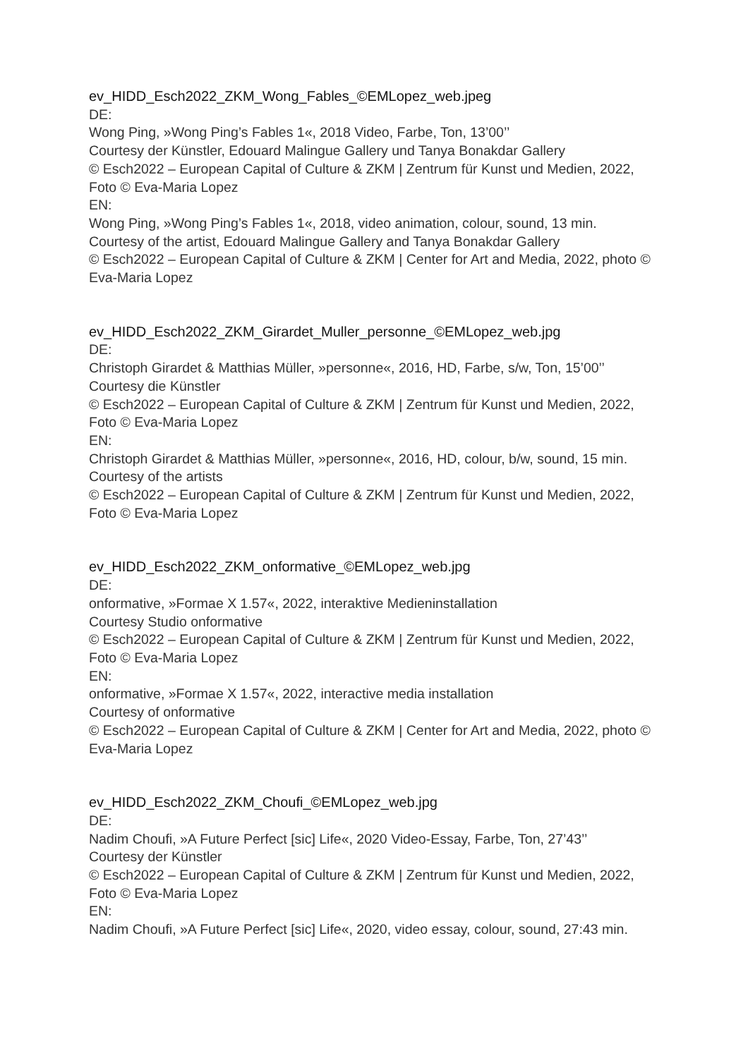ev_HIDD_Esch2022_ZKM_Wong_Fables_©EMLopez_web.jpeg
DE:
Wong Ping, »Wong Ping’s Fables 1«, 2018 Video, Farbe, Ton, 13’00’’
Courtesy der Künstler, Edouard Malingue Gallery und Tanya Bonakdar Gallery
© Esch2022 – European Capital of Culture & ZKM | Zentrum für Kunst und Medien, 2022, Foto © Eva-Maria Lopez
EN:
Wong Ping, »Wong Ping’s Fables 1«, 2018, video animation, colour, sound, 13 min.
Courtesy of the artist, Edouard Malingue Gallery and Tanya Bonakdar Gallery
© Esch2022 – European Capital of Culture & ZKM | Center for Art and Media, 2022, photo © Eva-Maria Lopez
ev_HIDD_Esch2022_ZKM_Girardet_Muller_personne_©EMLopez_web.jpg
DE:
Christoph Girardet & Matthias Müller, »personne«, 2016, HD, Farbe, s/w, Ton, 15’00’’
Courtesy die Künstler
© Esch2022 – European Capital of Culture & ZKM | Zentrum für Kunst und Medien, 2022, Foto © Eva-Maria Lopez
EN:
Christoph Girardet & Matthias Müller, »personne«, 2016, HD, colour, b/w, sound, 15 min.
Courtesy of the artists
© Esch2022 – European Capital of Culture & ZKM | Zentrum für Kunst und Medien, 2022, Foto © Eva-Maria Lopez
ev_HIDD_Esch2022_ZKM_onformative_©EMLopez_web.jpg
DE:
onformative, »Formae X 1.57«, 2022, interaktive Medieninstallation
Courtesy Studio onformative
© Esch2022 – European Capital of Culture & ZKM | Zentrum für Kunst und Medien, 2022, Foto © Eva-Maria Lopez
EN:
onformative, »Formae X 1.57«, 2022, interactive media installation
Courtesy of onformative
© Esch2022 – European Capital of Culture & ZKM | Center for Art and Media, 2022, photo © Eva-Maria Lopez
ev_HIDD_Esch2022_ZKM_Choufi_©EMLopez_web.jpg
DE:
Nadim Choufi, »A Future Perfect [sic] Life«, 2020 Video-Essay, Farbe, Ton, 27’43’’
Courtesy der Künstler
© Esch2022 – European Capital of Culture & ZKM | Zentrum für Kunst und Medien, 2022, Foto © Eva-Maria Lopez
EN:
Nadim Choufi, »A Future Perfect [sic] Life«, 2020, video essay, colour, sound, 27:43 min.